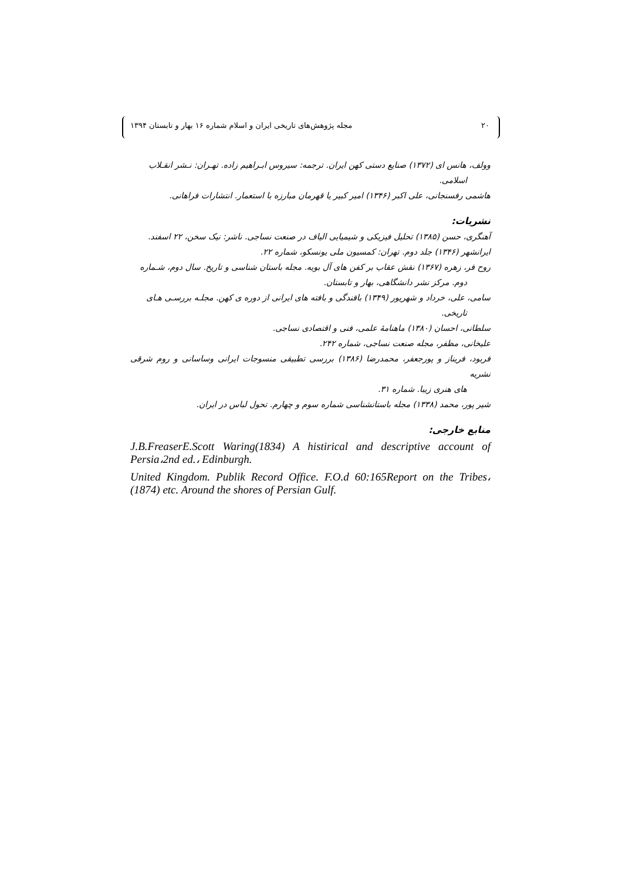۲۰ مجله پژوهش‌های تاریخی ایران و اسلام شماره ۱۶ بهار و تابستان ۱۳۹۴
وولف، هانس ای (۱۳۷۲) صنایع دستی کهن ایران. ترجمه: سیروس ابـراهیم زاده. تهـران: نـشر انقـلاب
اسلامی.
هاشمی رفسنجانی، علی اکبر (۱۳۴۶) امیر کبیر یا قهرمان مبارزه با استعمار. انتشارات فراهانی.
نشریات:
آهنگری، حسن (۱۳۸۵) تحلیل فیزیکی و شیمیایی الیاف در صنعت نساجی. ناشر: نیک سخن، ۲۲ اسفند.
ایرانشهر (۱۳۴۶) جلد دوم. تهران: کمسیون ملی یونسکو، شماره ۲۲.
روح فر، زهره (۱۳۶۷) نقش عقاب بر کفن های آل بویه. مجله باستان شناسی و تاریخ. سال دوم، شـماره
دوم. مرکز نشر دانشگاهی، بهار و تابستان.
سامی، علی، خرداد و شهریور (۱۳۴۹) بافندگی و بافته های ایرانی از دوره ی کهن. مجلـه بررسـی هـای
تاریخی.
سلطانی، احسان (۱۳۸۰) ماهنامهٔ علمی، فنی و اقتصادی نساجی.
علیخانی، مظفر، مجله صنعت نساجی، شماره ۲۴۲.
فربود، فریناز و پورجعفر، محمدرضا (۱۳۸۶) بررسی تطبیقی منسوجات ایرانی وساسانی و روم شرقی نشریه
های هنری زیبا. شماره ۳۱.
شیر پور، محمد (۱۳۳۸) مجله باستانشناسی شماره سوم و چهارم. تحول لباس در ایران.
منابع خارجی:
J.B.FreaserE.Scott Waring(1834) A histirical and descriptive account of Persia،2nd ed.، Edinburgh.
United Kingdom. Publik Record Office. F.O.d 60:165Report on the Tribes، (1874) etc. Around the shores of Persian Gulf.